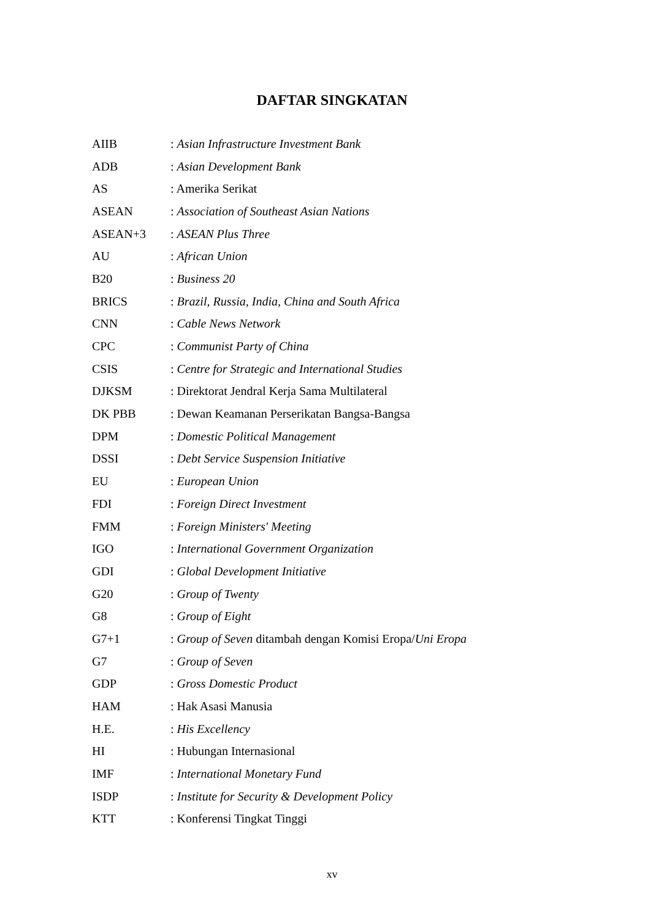DAFTAR SINGKATAN
| AIIB | : Asian Infrastructure Investment Bank |
| ADB | : Asian Development Bank |
| AS | : Amerika Serikat |
| ASEAN | : Association of Southeast Asian Nations |
| ASEAN+3 | : ASEAN Plus Three |
| AU | : African Union |
| B20 | : Business 20 |
| BRICS | : Brazil, Russia, India, China and South Africa |
| CNN | : Cable News Network |
| CPC | : Communist Party of China |
| CSIS | : Centre for Strategic and International Studies |
| DJKSM | : Direktorat Jendral Kerja Sama Multilateral |
| DK PBB | : Dewan Keamanan Perserikatan Bangsa-Bangsa |
| DPM | : Domestic Political Management |
| DSSI | : Debt Service Suspension Initiative |
| EU | : European Union |
| FDI | : Foreign Direct Investment |
| FMM | : Foreign Ministers' Meeting |
| IGO | : International Government Organization |
| GDI | : Global Development Initiative |
| G20 | : Group of Twenty |
| G8 | : Group of Eight |
| G7+1 | : Group of Seven ditambah dengan Komisi Eropa/ Uni Eropa |
| G7 | : Group of Seven |
| GDP | : Gross Domestic Product |
| HAM | : Hak Asasi Manusia |
| H.E. | : His Excellency |
| HI | : Hubungan Internasional |
| IMF | : International Monetary Fund |
| ISDP | : Institute for Security & Development Policy |
| KTT | : Konferensi Tingkat Tinggi |
xv